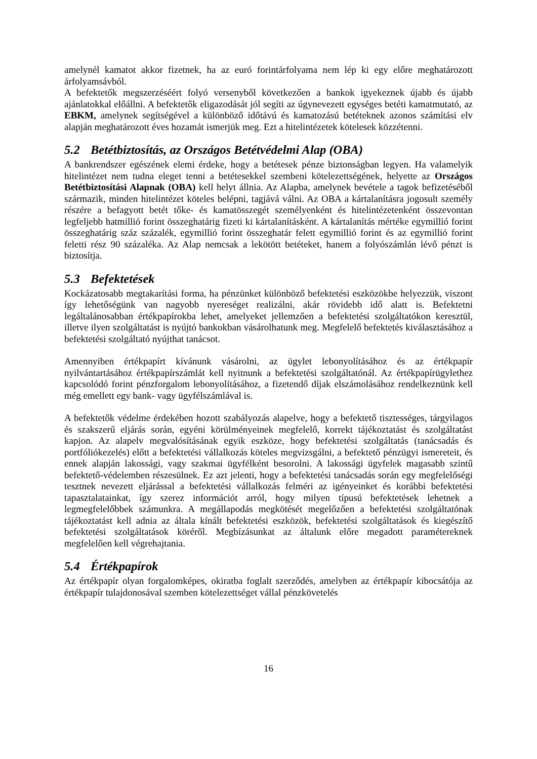amelynél kamatot akkor fizetnek, ha az euró forintárfolyama nem lép ki egy előre meghatározott árfolyamsávból.
A befektetők megszerzéséért folyó versenyből következően a bankok igyekeznek újabb és újabb ajánlatokkal előállni. A befektetők eligazodását jól segíti az úgynevezett egységes betéti kamatmutató, az EBKM, amelynek segítségével a különböző időtávú és kamatozású betéteknek azonos számítási elv alapján meghatározott éves hozamát ismerjük meg. Ezt a hitelintézetek kötelesek közzétenni.
5.2 Betétbiztosítás, az Országos Betétvédelmi Alap (OBA)
A bankrendszer egészének elemi érdeke, hogy a betétesek pénze biztonságban legyen. Ha valamelyik hitelintézet nem tudna eleget tenni a betétesekkel szembeni kötelezettségének, helyette az Országos Betétbiztosítási Alapnak (OBA) kell helyt állnia. Az Alapba, amelynek bevétele a tagok befizetéséből származik, minden hitelintézet köteles belépni, tagjává válni. Az OBA a kártalanításra jogosult személy részére a befagyott betét tőke- és kamatösszegét személyenként és hitelintézetenként összevontan legfeljebb hatmillió forint összeghatárig fizeti ki kártalanításként. A kártalanítás mértéke egymillió forint összeghatárig száz százalék, egymillió forint összeghatár felett egymillió forint és az egymillió forint feletti rész 90 százaléka. Az Alap nemcsak a lekötött betéteket, hanem a folyószámlán lévő pénzt is biztosítja.
5.3 Befektetések
Kockázatosabb megtakarítási forma, ha pénzünket különböző befektetési eszközökbe helyezzük, viszont így lehetőségünk van nagyobb nyereséget realizálni, akár rövidebb idő alatt is. Befektetni legáltalánosabban értékpapírokba lehet, amelyeket jellemzően a befektetési szolgáltatókon keresztül, illetve ilyen szolgáltatást is nyújtó bankokban vásárolhatunk meg. Megfelelő befektetés kiválasztásához a befektetési szolgáltató nyújthat tanácsot.
Amennyiben értékpapírt kívánunk vásárolni, az ügylet lebonyolításához és az értékpapír nyilvántartásához értékpapírszámlát kell nyitnunk a befektetési szolgáltatónál. Az értékpapírügylethez kapcsolódó forint pénzforgalom lebonyolításához, a fizetendő díjak elszámolásához rendelkeznünk kell még emellett egy bank- vagy ügyfélszámlával is.
A befektetők védelme érdekében hozott szabályozás alapelve, hogy a befektető tisztességes, tárgyilagos és szakszerű eljárás során, egyéni körülményeinek megfelelő, korrekt tájékoztatást és szolgáltatást kapjon. Az alapelv megvalósításának egyik eszköze, hogy befektetési szolgáltatás (tanácsadás és portfóliókezelés) előtt a befektetési vállalkozás köteles megvizsgálni, a befektető pénzügyi ismereteit, és ennek alapján lakossági, vagy szakmai ügyfélként besorolni. A lakossági ügyfelek magasabb szintű befektető-védelemben részesülnek. Ez azt jelenti, hogy a befektetési tanácsadás során egy megfelelőségi tesztnek nevezett eljárással a befektetési vállalkozás felméri az igényeinket és korábbi befektetési tapasztalatainkat, így szerez információt arról, hogy milyen típusú befektetések lehetnek a legmegfelelőbbek számunkra. A megállapodás megkötését megelőzően a befektetési szolgáltatónak tájékoztatást kell adnia az általa kínált befektetési eszközök, befektetési szolgáltatások és kiegészítő befektetési szolgáltatások köréről. Megbízásunkat az általunk előre megadott paramétereknek megfelelően kell végrehajtania.
5.4 Értékpapírok
Az értékpapír olyan forgalomképes, okiratba foglalt szerződés, amelyben az értékpapír kibocsátója az értékpapír tulajdonosával szemben kötelezettséget vállal pénzkövetelés
16